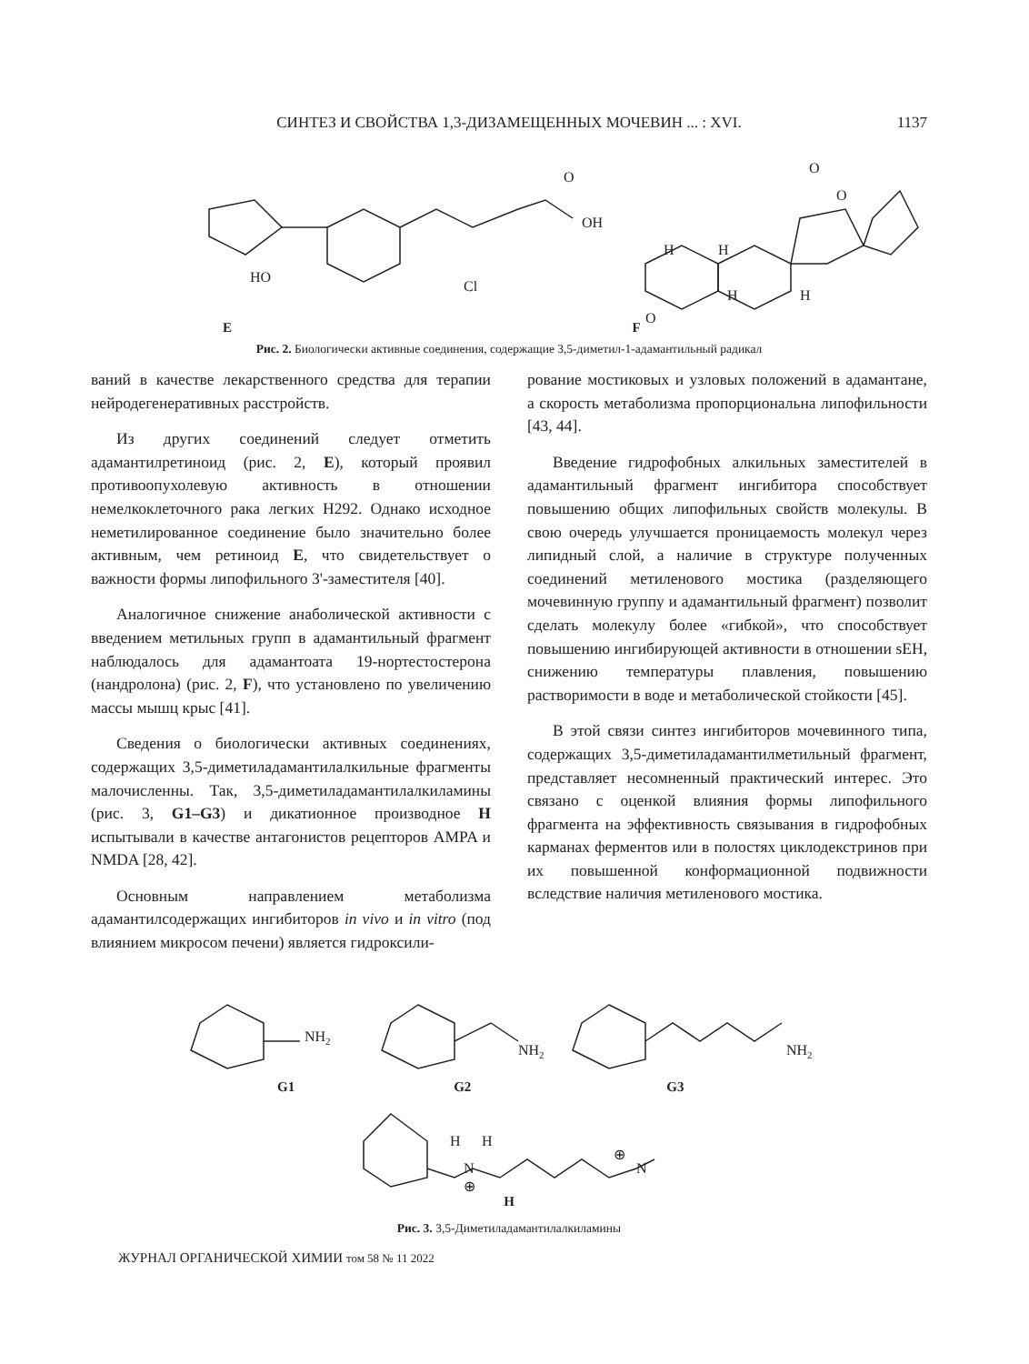СИНТЕЗ И СВОЙСТВА 1,3-ДИЗАМЕЩЕННЫХ МОЧЕВИН ... : XVI.
1137
HO
Cl
O
OH
O
O
O
H
H
H
H
E F
Рис. 2. Биологически активные соединения, содержащие 3,5-диметил-1-адамантильный радикал
ваний в качестве лекарственного средства для терапии нейродегенеративных расстройств.
Из других соединений следует отметить адамантилретиноид (рис. 2, E), который проявил противоопухолевую активность в отношении немелкоклеточного рака легких H292. Однако исходное неметилированное соединение было значительно более активным, чем ретиноид E, что свидетельствует о важности формы липофильного 3'-заместителя [40].
Аналогичное снижение анаболической активности с введением метильных групп в адамантильный фрагмент наблюдалось для адамантоата 19-нортестостерона (нандролона) (рис. 2, F), что установлено по увеличению массы мышц крыс [41].
Сведения о биологически активных соединениях, содержащих 3,5-диметиладамантилалкильные фрагменты малочисленны. Так, 3,5-диметиладамантилалкиламины (рис. 3, G1–G3) и дикатионное производное H испытывали в качестве антагонистов рецепторов AMPA и NMDA [28, 42].
Основным направлением метаболизма адамантилсодержащих ингибиторов in vivo и in vitro (под влиянием микросом печени) является гидроксили-
рование мостиковых и узловых положений в адамантане, а скорость метаболизма пропорциональна липофильности [43, 44].
Введение гидрофобных алкильных заместителей в адамантильный фрагмент ингибитора способствует повышению общих липофильных свойств молекулы. В свою очередь улучшается проницаемость молекул через липидный слой, а наличие в структуре полученных соединений метиленового мостика (разделяющего мочевинную группу и адамантильный фрагмент) позволит сделать молекулу более «гибкой», что способствует повышению ингибирующей активности в отношении sEH, снижению температуры плавления, повышению растворимости в воде и метаболической стойкости [45].
В этой связи синтез ингибиторов мочевинного типа, содержащих 3,5-диметиладамантилметильный фрагмент, представляет несомненный практический интерес. Это связано с оценкой влияния формы липофильного фрагмента на эффективность связывания в гидрофобных карманах ферментов или в полостях циклодекстринов при их повышенной конформационной подвижности вследствие наличия метиленового мостика.
NH2
NH2
NH2
G1 G2 G3
H
H
N
⊕
⊕
N
H
Рис. 3. 3,5-Диметиладамантилалкиламины
ЖУРНАЛ ОРГАНИЧЕСКОЙ ХИМИИ том 58 № 11 2022